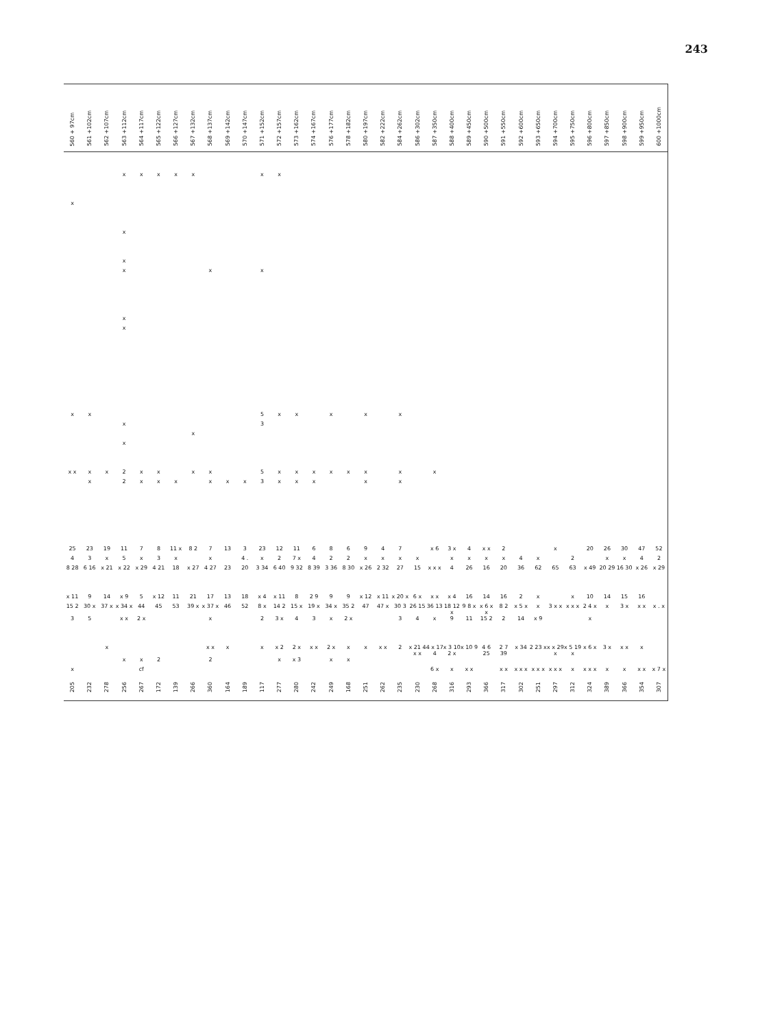243
| 560 + 97cm | 561 +102cm | 562 +107cm | 563 +112cm | 564 +117cm | 565 +122cm | 566 +127cm | 567 +132cm | 568 +137cm | 569 +142cm | 570 +147cm | 571 +152cm | 572 +157cm | 573 +162cm | 574 +167cm | 576 +177cm | 578 +182cm | 580 +197cm | 582 +222cm | 584 +262cm | 586 +302cm | 587 +350cm | 588 +400cm | 589 +450cm | 590 +500cm | 591 +550cm | 592 +600cm | 593 +650cm | 594 +700cm | 595 +750cm | 596 +800cm | 597 +850cm | 598 +900cm | 599 +950cm | 600 +1000cm |
| --- | --- | --- | --- | --- | --- | --- | --- | --- | --- | --- | --- | --- | --- | --- | --- | --- | --- | --- | --- | --- | --- | --- | --- | --- | --- | --- | --- | --- | --- | --- | --- | --- | --- | --- |
| | | | x | x | x | x | x | | | | x | x | | | | | | | | | | | | | | | | | | | | | | |
| x | | | | | | | | | | | | | | | | | | | | | | | | | | | | | | | | | | |
| | | | x | | | | | | | | | | | | | | | | | | | | | | | | | | | | | | | |
| | | | x | | | | | | | | | | | | | | | | | | | | | | | | | | | | | | | |
| | | | x | | | | | x | | | x | | | | | | | | | | | | | | | | | | | | | | | |
| | | | x | | | | | | | | | | | | | | | | | | | | | | | | | | | | | | | |
| | | | x | | | | | | | | | | | | | | | | | | | | | | | | | | | | | | | |
| x | x | | | | | | | | | | 5 | x | x | | x | | x | | x | | | | | | | | | | | | | | | |
| | | | x | | | | | | | | 3 | | | | | | | | | | | | | | | | | | | | | | | |
| | | | | | | | x | | | | | | | | | | | | | | | | | | | | | | | | | | | |
| | | | x | | | | | | | | | | | | | | | | | | | | | | | | | | | | | | | |
| x x | x | x | 2 | x | x | | x | x | | | 5 | x | x | x | x | x | x | | x | | x | | | | | | | | | | | | | |
| | x | | 2 | x | x | x | | x | x | x | 3 | x | x | x | | | x | | x | | | | | | | | | | | | | | | |
| 25 | 23 | 19 | 11 | 7 | 8 | 11 x | 8 2 | 7 | 13 | 3 | 23 | 12 | 11 | 6 | 8 | 6 | 9 | 4 | 7 | | x 6 | 3 x | 4 | x x | 2 | | | x | | 20 | 26 | 30 | 47 | 52 |
| 4 | 3 | x | 5 | x | 3 | x | | x | | 4 . | x | 2 | 7 x | 4 | 2 | 2 | x | x | x | x | | x | x | x | x | 4 | x | | 2 | | x | x | 4 | 2 |
| 8 28 | 6 16 | x 21 | x 22 | x 29 | 4 21 | 18 | x 27 | 4 27 | 23 | 20 | 3 34 | 6 40 | 9 32 | 8 39 | 3 36 | 8 30 | x 26 | 2 32 | 27 | 15 | x x x | 4 | 26 | 16 | 20 | 36 | 62 | 65 | 63 | x 49 | 20 29 | 16 30 | x 26 | x 29 |
| x 11 | 9 | 14 | x 9 | 5 | x 12 | 11 | 21 | 17 | 13 | 18 | x 4 | x 11 | 8 | 2 9 | 9 | 9 | x 12 | x 11 | x 20 x | 6 x | x x | x 4 | 16 | 14 | 16 | 2 | x | | x | 10 | 14 | 15 | 16 | |
| 15 2 | 30 x | 37 x | x 34 x | 44 | 45 | 53 | 39 x | x 37 x | 46 | 52 | 8 x | 14 2 | 15 x | 19 x | 34 x | 35 2 | 47 | 47 x | 30 3 | 26 15 | 36 13 | 18 12 x | 9 8 x | x 6 x x | 8 2 | x 5 x | x | 3 x x | x x x | 2 4 x | x | 3 x | x x | x . x |
| 3 | 5 | | x x | 2 x | | | | x | | | 2 | 3 x | 4 | 3 | x | 2 x | | | 3 | 4 | x | 9 | 11 | 15 2 | 2 | 14 | x 9 | | | x | | | | |
| | | x | | | | | | x x | x | | x | x 2 | 2 x | x x | 2 x | x | x | x x | 2 | x 21 4 x x | 4 x 17 4 | x 3 10 2 x | x 10 9 | 4 6 25 | 2 7 39 | x 34 | 2 23 x | x x 29 x | x 5 19 x | x 6 x | 3 x | x x | x | |
| | | | x | x | 2 | | | 2 | | | | x | x 3 | | x | x | | | | | | | | | | | | | | | | | | |
| x | | | | cf | | | | | | | | | | | | | | | | | 6 x | x | x x | | x x | x x x | x x x | x x x | x | x x x | x | x | x x | x 7 x |
| 205 | 232 | 278 | 256 | 267 | 172 | 139 | 266 | 360 | 164 | 189 | 117 | 277 | 280 | 242 | 249 | 168 | 251 | 262 | 235 | 230 | 268 | 316 | 293 | 366 | 317 | 302 | 251 | 297 | 312 | 324 | 389 | 366 | 354 | 307 |